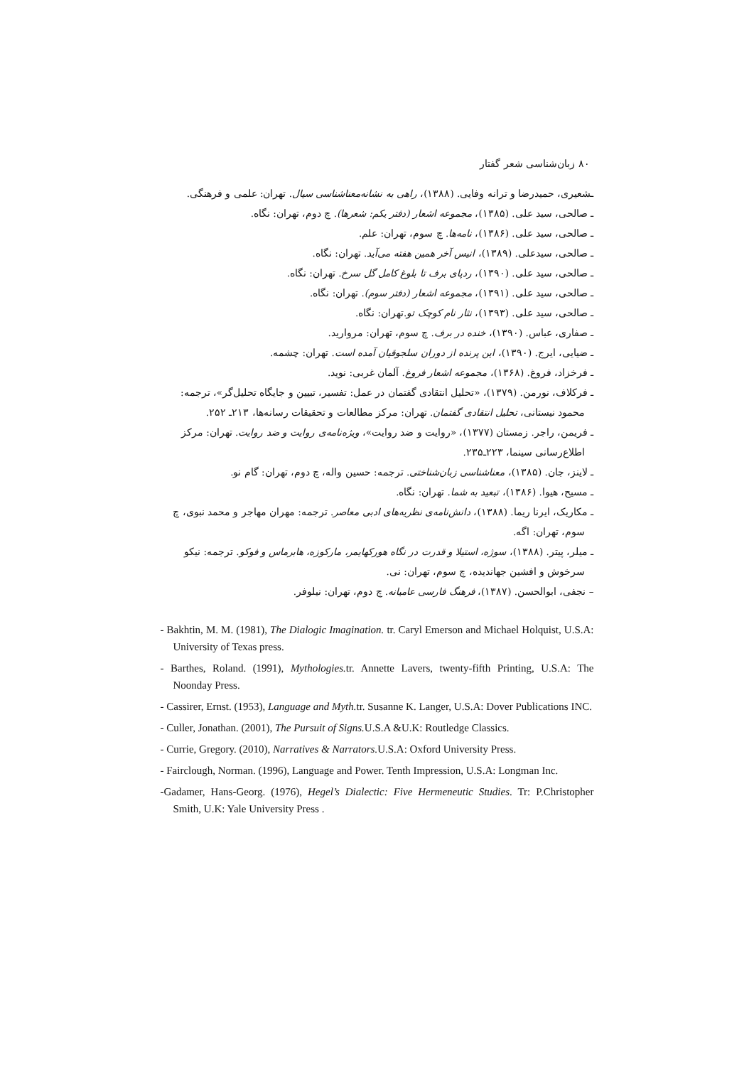۸۰ زبان‌شناسی شعر گفتار
ـشعیری، حمیدرضا و ترانه وفایی. (۱۳۸۸)، راهی به نشانه‌معناشناسی سیال. تهران: علمی و فرهنگی.
ـ صالحی، سید علی. (۱۳۸۵)، مجموعه اشعار (دفتر یکم: شعرها). چ دوم، تهران: نگاه.
ـ صالحی، سید علی. (۱۳۸۶)، نامه‌ها. چ سوم، تهران: علم.
ـ صالحی، سیدعلی. (۱۳۸۹)، انیس آخر همین هفته می‌آید. تهران: نگاه.
ـ صالحی، سید علی. (۱۳۹۰)، ردپای برف تا بلوغ کامل گل سرخ. تهران: نگاه.
ـ صالحی، سید علی. (۱۳۹۱)، مجموعه اشعار (دفتر سوم). تهران: نگاه.
ـ صالحی، سید علی. (۱۳۹۳)، نثار نام کوچک تو.تهران: نگاه.
ـ صفاری، عباس. (۱۳۹۰)، خنده در برف. چ سوم، تهران: مروارید.
ـ ضیایی، ایرج. (۱۳۹۰)، این پرنده از دوران سلجوقیان آمده است. تهران: چشمه.
ـ فرخزاد، فروغ. (۱۳۶۸)، مجموعه اشعار فروغ. آلمان غربی: نوید.
ـ فرکلاف، نورمن. (۱۳۷۹)، «تحلیل انتقادی گفتمان در عمل: تفسیر، تبیین و جایگاه تحلیل‌گر»، ترجمه: محمود نیستانی، تحلیل انتقادی گفتمان. تهران: مرکز مطالعات و تحقیقات رسانه‌ها، ۲۱۳ـ ۲۵۲.
ـ فریمن، راجر. زمستان (۱۳۷۷)، «روایت و ضد روایت»، ویژه‌نامه‌ی روایت و ضد روایت. تهران: مرکز اطلاع‌رسانی سینما، ۲۲۳ـ۲۳۵.
ـ لاینز، جان. (۱۳۸۵)، معناشناسی زبان‌شناختی. ترجمه: حسین واله، چ دوم، تهران: گام نو.
ـ مسیح، هیوا. (۱۳۸۶)، تبعید به شما. تهران: نگاه.
ـ مکاریک، ایرنا ریما. (۱۳۸۸)، دانش‌نامه‌ی نظریه‌های ادبی معاصر. ترجمه: مهران مهاجر و محمد نبوی، چ سوم، تهران: اگه.
ـ میلر، پیتر. (۱۳۸۸)، سوژه، استیلا و قدرت در نگاه هورکهایمر، مارکوزه، هابرماس و فوکو. ترجمه: نیکو سرخوش و افشین جهاندیده، چ سوم، تهران: نی.
– نجفی، ابوالحسن. (۱۳۸۷)، فرهنگ فارسی عامیانه. چ دوم، تهران: نیلوفر.
- Bakhtin, M. M. (1981), The Dialogic Imagination. tr. Caryl Emerson and Michael Holquist, U.S.A: University of Texas press.
- Barthes, Roland. (1991), Mythologies. tr. Annette Lavers, twenty-fifth Printing, U.S.A: The Noonday Press.
- Cassirer, Ernst. (1953), Language and Myth. tr. Susanne K. Langer, U.S.A: Dover Publications INC.
- Culler, Jonathan. (2001), The Pursuit of Signs. U.S.A &U.K: Routledge Classics.
- Currie, Gregory. (2010), Narratives & Narrators. U.S.A: Oxford University Press.
- Fairclough, Norman. (1996), Language and Power. Tenth Impression, U.S.A: Longman Inc.
-Gadamer, Hans-Georg. (1976), Hegel’s Dialectic: Five Hermeneutic Studies. Tr: P.Christopher Smith, U.K: Yale University Press .